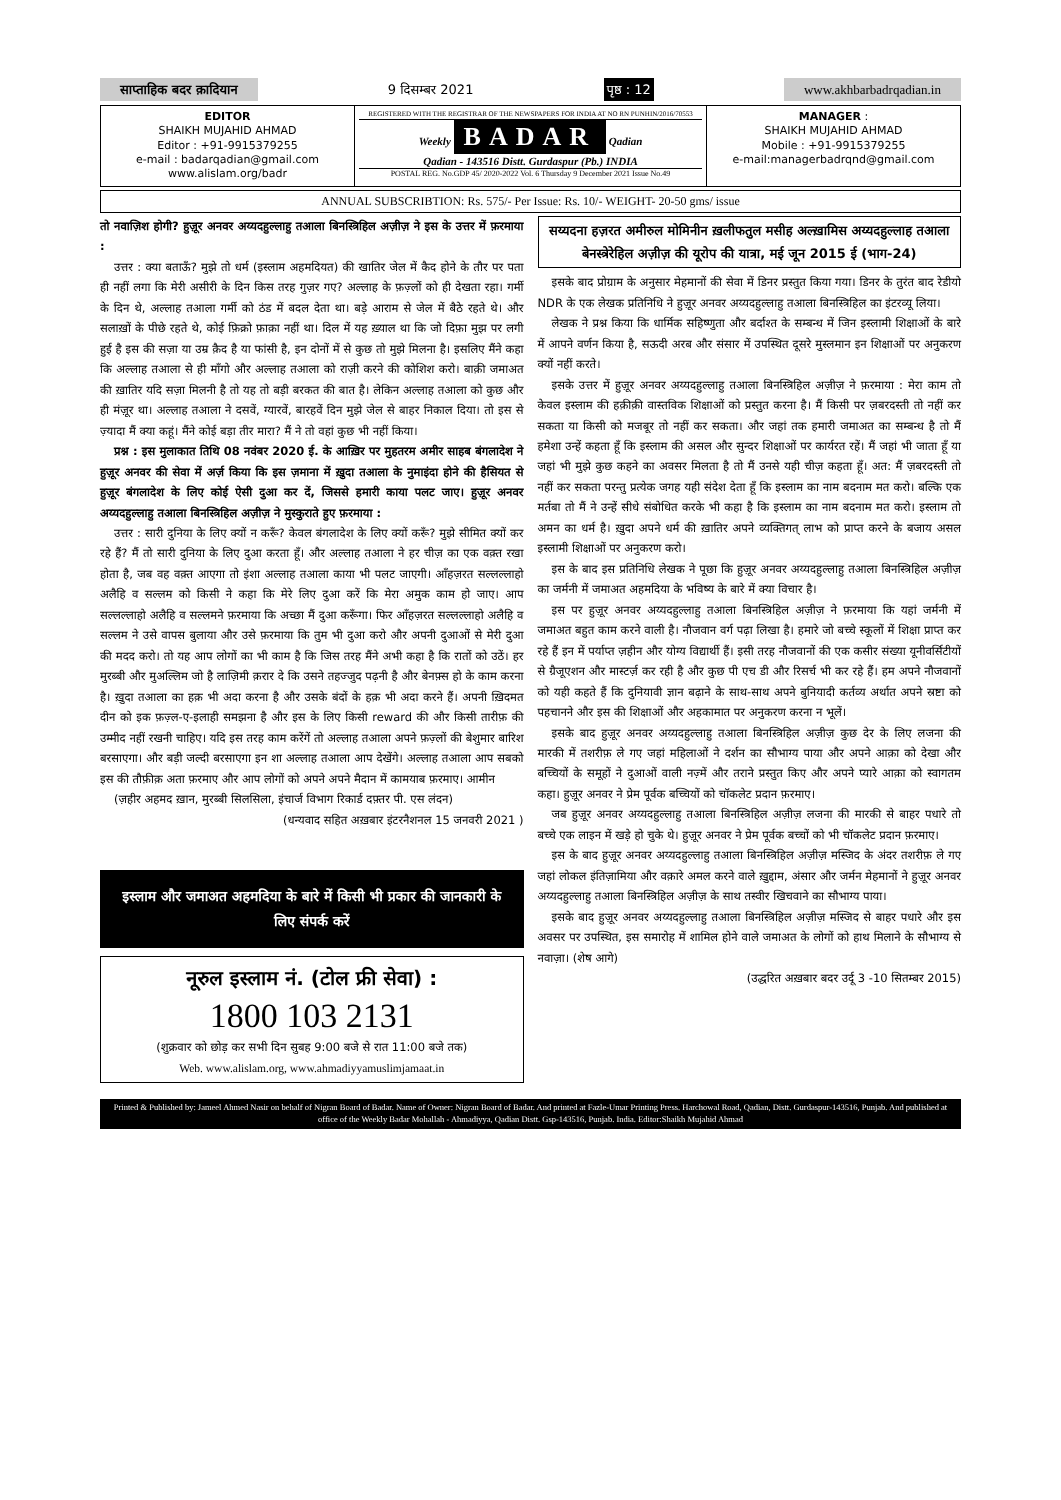साप्ताहिक बदर क़ादियान 9 दिसम्बर 2021 पृष्ठ : 12 www.akhbarbadrqadian.in
EDITOR
SHAIKH MUJAHID AHMAD
Editor : +91-9915379255
e-mail : badarqadian@gmail.com
www.alislam.org/badr
REGISTERED WITH THE REGISTRAR OF THE NEWSPAPERS FOR INDIA AT NO RN PUNHIN/2016/70553
Weekly BADAR Qadian
Qadian - 143516 Distt. Gurdaspur (Pb.) INDIA
POSTAL REG. No.GDP 45/ 2020-2022 Vol. 6 Thursday 9 December 2021 Issue No.49
MANAGER :
SHAIKH MUJAHID AHMAD
Mobile : +91-9915379255
e-mail:managerbadrqnd@gmail.com
ANNUAL SUBSCRIBTION: Rs. 575/- Per Issue: Rs. 10/- WEIGHT- 20-50 gms/ issue
तो नवाज़िश होगी? हुज़ूर अनवर अय्यदहुल्लाहु तआला बिनस्त्रिहिल अज़ीज़ ने इस के उत्तर में फ़रमाया :
उत्तर : क्या बताऊँ? मुझे तो धर्म (इस्लाम अहमदियत) की खातिर जेल में कैद होने के तौर पर पता ही नहीं लगा कि मेरी असीरी के दिन किस तरह गुज़र गए? अल्लाह के फ़ज़्लों को ही देखता रहा। गर्मी के दिन थे, अल्लाह तआला गर्मी को ठंड में बदल देता था। बड़े आराम से जेल में बैठे रहते थे। और सलाख़ों के पीछे रहते थे, कोई फ़िक्रो फ़ाक़ा नहीं था। दिल में यह ख़्याल था कि जो दिफ़ा मुझ पर लगी हुई है इस की सज़ा या उम्र क़ैद है या फांसी है, इन दोनों में से कुछ तो मुझे मिलना है। इसलिए मैंने कहा कि अल्लाह तआला से ही माँगो और अल्लाह तआला को राज़ी करने की कोशिश करो। बाक़ी जमाअत की ख़ातिर यदि सज़ा मिलनी है तो यह तो बड़ी बरकत की बात है। लेकिन अल्लाह तआला को कुछ और ही मंज़ूर था। अल्लाह तआला ने दसवें, ग्यारवें, बारहवें दिन मुझे जेल से बाहर निकाल दिया। तो इस से ज़्यादा मैं क्या कहूं। मैंने कोई बड़ा तीर मारा? मैं ने तो वहां कुछ भी नहीं किया।
प्रश्न : इस मुलाकात तिथि 08 नवंबर 2020 ई. के आख़िर पर मुहतरम अमीर साहब बंगलादेश ने हुज़ूर अनवर की सेवा में अर्ज़ किया कि इस ज़माना में ख़ुदा तआला के नुमाइंदा होने की हैसियत से हुज़ूर बंगलादेश के लिए कोई ऐसी दुआ कर दें, जिससे हमारी काया पलट जाए। हुज़ूर अनवर अय्यदहुल्लाहु तआला बिनस्त्रिहिल अज़ीज़ ने मुस्कुराते हुए फ़रमाया :
उत्तर : सारी दुनिया के लिए क्यों न करूँ? केवल बंगलादेश के लिए क्यों करूँ? मुझे सीमित क्यों कर रहे हैं? मैं तो सारी दुनिया के लिए दुआ करता हूँ। और अल्लाह तआला ने हर चीज़ का एक वक़्त रखा होता है, जब वह वक़्त आएगा तो इंशा अल्लाह तआला काया भी पलट जाएगी। आँहज़रत सल्लल्लाहो अलैहि व सल्लम को किसी ने कहा कि मेरे लिए दुआ करें कि मेरा अमुक काम हो जाए। आप सल्लल्लाहो अलैहि व सल्लमने फ़रमाया कि अच्छा मैं दुआ करूँगा। फिर आँहज़रत सल्लल्लाहो अलैहि व सल्लम ने उसे वापस बुलाया और उसे फ़रमाया कि तुम भी दुआ करो और अपनी दुआओं से मेरी दुआ की मदद करो। तो यह आप लोगों का भी काम है कि जिस तरह मैंने अभी कहा है कि रातों को उठें। हर मुरब्बी और मुअल्लिम जो है लाज़िमी क़रार दे कि उसने तहज्जुद पढ़नी है और बेनफ़्स हो के काम करना है। ख़ुदा तआला का हक़ भी अदा करना है और उसके बंदों के हक़ भी अदा करने हैं। अपनी ख़िदमत दीन को इक फ़ज़्ल-ए-इलाही समझना है और इस के लिए किसी reward की और किसी तारीफ़ की उम्मीद नहीं रखनी चाहिए। यदि इस तरह काम करेंगें तो अल्लाह तआला अपने फ़ज़्लों की बेशुमार बारिश बरसाएगा। और बड़ी जल्दी बरसाएगा इन शा अल्लाह तआला आप देखेंगे। अल्लाह तआला आप सबको इस की तौफ़ीक़ अता फ़रमाए और आप लोगों को अपने अपने मैदान में कामयाब फ़रमाए। आमीन
(ज़हीर अहमद ख़ान, मुरब्बी सिलसिला, इंचार्ज विभाग रिकार्ड दफ़्तर पी. एस लंदन)
(धन्यवाद सहित अख़बार इंटरनैशनल 15 जनवरी 2021 )
इस्लाम और जमाअत अहमदिया के बारे में किसी भी प्रकार की जानकारी के लिए संपर्क करें
नूरुल इस्लाम नं. (टोल फ्री सेवा) :
1800 103 2131
(शुक्रवार को छोड़ कर सभी दिन सुबह 9:00 बजे से रात 11:00 बजे तक)
Web. www.alislam.org, www.ahmadiyyamuslimjamaat.in
सय्यदना हज़रत अमीरुल मोमिनीन ख़लीफतुल मसीह अल्ख़ामिस अय्यदहुल्लाह तआला बेनस्त्रेरेहिल अज़ीज़ की यूरोप की यात्रा, मई जून 2015 ई (भाग-24)
इसके बाद प्रोग्राम के अनुसार मेहमानों की सेवा में डिनर प्रस्तुत किया गया। डिनर के तुरंत बाद रेडीयो NDR के एक लेखक प्रतिनिधि ने हुज़ूर अनवर अय्यदहुल्लाहु तआला बिनस्त्रिहिल का इंटरव्यू लिया।
लेखक ने प्रश्न किया कि धार्मिक सहिष्णुता और बर्दाश्त के सम्बन्ध में जिन इस्लामी शिक्षाओं के बारे में आपने वर्णन किया है, सऊदी अरब और संसार में उपस्थित दूसरे मुस्लमान इन शिक्षाओं पर अनुकरण क्यों नहीं करते।
इसके उत्तर में हुज़ूर अनवर अय्यदहुल्लाहु तआला बिनस्त्रिहिल अज़ीज़ ने फ़रमाया : मेरा काम तो केवल इस्लाम की हक़ीक़ी वास्तविक शिक्षाओं को प्रस्तुत करना है। मैं किसी पर ज़बरदस्ती तो नहीं कर सकता या किसी को मजबूर तो नहीं कर सकता। और जहां तक हमारी जमाअत का सम्बन्ध है तो मैं हमेशा उन्हें कहता हूँ कि इस्लाम की असल और सुन्दर शिक्षाओं पर कार्यरत रहें। मैं जहां भी जाता हूँ या जहां भी मुझे कुछ कहने का अवसर मिलता है तो मैं उनसे यही चीज़ कहता हूँ। अत: मैं ज़बरदस्ती तो नहीं कर सकता परन्तु प्रत्येक जगह यही संदेश देता हूँ कि इस्लाम का नाम बदनाम मत करो। बल्कि एक मर्तबा तो मैं ने उन्हें सीधे संबोधित करके भी कहा है कि इस्लाम का नाम बदनाम मत करो। इस्लाम तो अमन का धर्म है। ख़ुदा अपने धर्म की ख़ातिर अपने व्यक्तिगत् लाभ को प्राप्त करने के बजाय असल इस्लामी शिक्षाओं पर अनुकरण करो।
इस के बाद इस प्रतिनिधि लेखक ने पूछा कि हुज़ूर अनवर अय्यदहुल्लाहु तआला बिनस्त्रिहिल अज़ीज़ का जर्मनी में जमाअत अहमदिया के भविष्य के बारे में क्या विचार है।
इस पर हुज़ूर अनवर अय्यदहुल्लाहु तआला बिनस्त्रिहिल अज़ीज़ ने फ़रमाया कि यहां जर्मनी में जमाअत बहुत काम करने वाली है। नौजवान वर्ग पढ़ा लिखा है। हमारे जो बच्चे स्कूलों में शिक्षा प्राप्त कर रहे हैं इन में पर्याप्त ज़हीन और योग्य विद्यार्थी हैं। इसी तरह नौजवानों की एक कसीर संख्या यूनीवर्सिटीयों से ग्रैजूएशन और मास्टर्ज़ कर रही है और कुछ पी एच डी और रिसर्च भी कर रहे हैं। हम अपने नौजवानों को यही कहते हैं कि दुनियावी ज्ञान बढ़ाने के साथ-साथ अपने बुनियादी कर्तव्य अर्थात अपने स्रष्टा को पहचानने और इस की शिक्षाओं और अहकामात पर अनुकरण करना न भूलें।
इसके बाद हुज़ूर अनवर अय्यदहुल्लाहु तआला बिनस्त्रिहिल अज़ीज़ कुछ देर के लिए लजना की मारकी में तशरीफ़ ले गए जहां महिलाओं ने दर्शन का सौभाग्य पाया और अपने आक़ा को देखा और बच्चियों के समूहों ने दुआओं वाली नज़्में और तराने प्रस्तुत किए और अपने प्यारे आक़ा को स्वागतम कहा। हुज़ूर अनवर ने प्रेम पूर्वक बच्चियों को चॉकलेट प्रदान फ़रमाए।
जब हुज़ूर अनवर अय्यदहुल्लाहु तआला बिनस्त्रिहिल अज़ीज़ लजना की मारकी से बाहर पधारे तो बच्चे एक लाइन में खड़े हो चुके थे। हुज़ूर अनवर ने प्रेम पूर्वक बच्चों को भी चॉकलेट प्रदान फ़रमाए।
इस के बाद हुज़ूर अनवर अय्यदहुल्लाहु तआला बिनस्त्रिहिल अज़ीज़ मस्जिद के अंदर तशरीफ़ ले गए जहां लोकल इंतिज़ामिया और वक़ारे अमल करने वाले ख़ुद्दाम, अंसार और जर्मन मेहमानों ने हुज़ूर अनवर अय्यदहुल्लाहु तआला बिनस्त्रिहिल अज़ीज़ के साथ तस्वीर खिचवाने का सौभाग्य पाया।
इसके बाद हुज़ूर अनवर अय्यदहुल्लाहु तआला बिनस्त्रिहिल अज़ीज़ मस्जिद से बाहर पधारे और इस अवसर पर उपस्थित, इस समारोह में शामिल होने वाले जमाअत के लोगों को हाथ मिलाने के सौभाग्य से नवाज़ा। (शेष आगे)
(उद्धरित अख़बार बदर उर्दू 3 -10 सितम्बर 2015)
Printed & Published by: Jameel Ahmed Nasir on behalf of Nigran Board of Badar. Name of Owner: Nigran Board of Badar. And printed at Fazle-Umar Printing Press. Harchowal Road, Qadian, Distt. Gurdaspur-143516, Punjab. And published at office of the Weekly Badar Mohallah - Ahmadiyya, Qadian Distt. Gsp-143516, Punjab. India. Editor:Shaikh Mujahid Ahmad